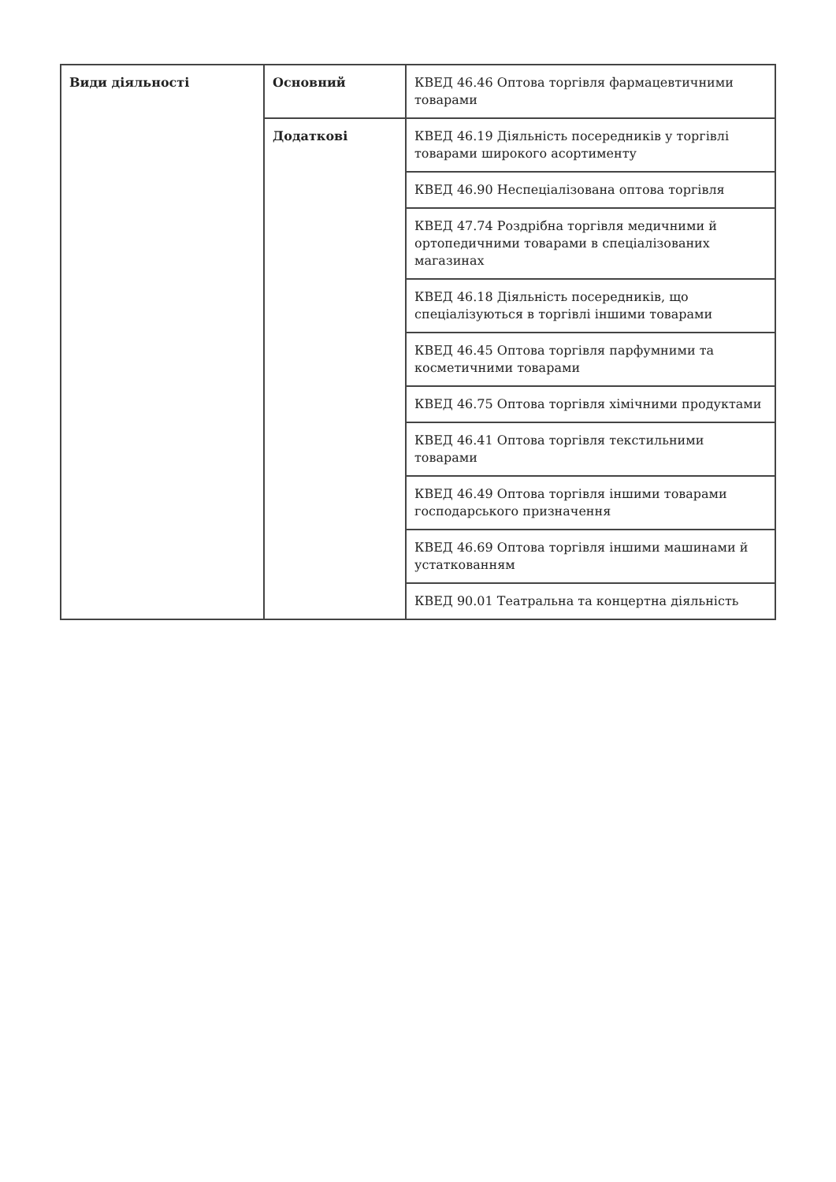| Види діяльності | Основний | КВЕД 46.46 Оптова торгівля фармацевтичними товарами |
| | Додаткові | КВЕД 46.19 Діяльність посередників у торгівлі товарами широкого асортименту |
| | | КВЕД 46.90 Неспеціалізована оптова торгівля |
| | | КВЕД 47.74 Роздрібна торгівля медичними й ортопедичними товарами в спеціалізованих магазинах |
| | | КВЕД 46.18 Діяльність посередників, що спеціалізуються в торгівлі іншими товарами |
| | | КВЕД 46.45 Оптова торгівля парфумними та косметичними товарами |
| | | КВЕД 46.75 Оптова торгівля хімічними продуктами |
| | | КВЕД 46.41 Оптова торгівля текстильними товарами |
| | | КВЕД 46.49 Оптова торгівля іншими товарами господарського призначення |
| | | КВЕД 46.69 Оптова торгівля іншими машинами й устаткованням |
| | | КВЕД 90.01 Театральна та концертна діяльність |